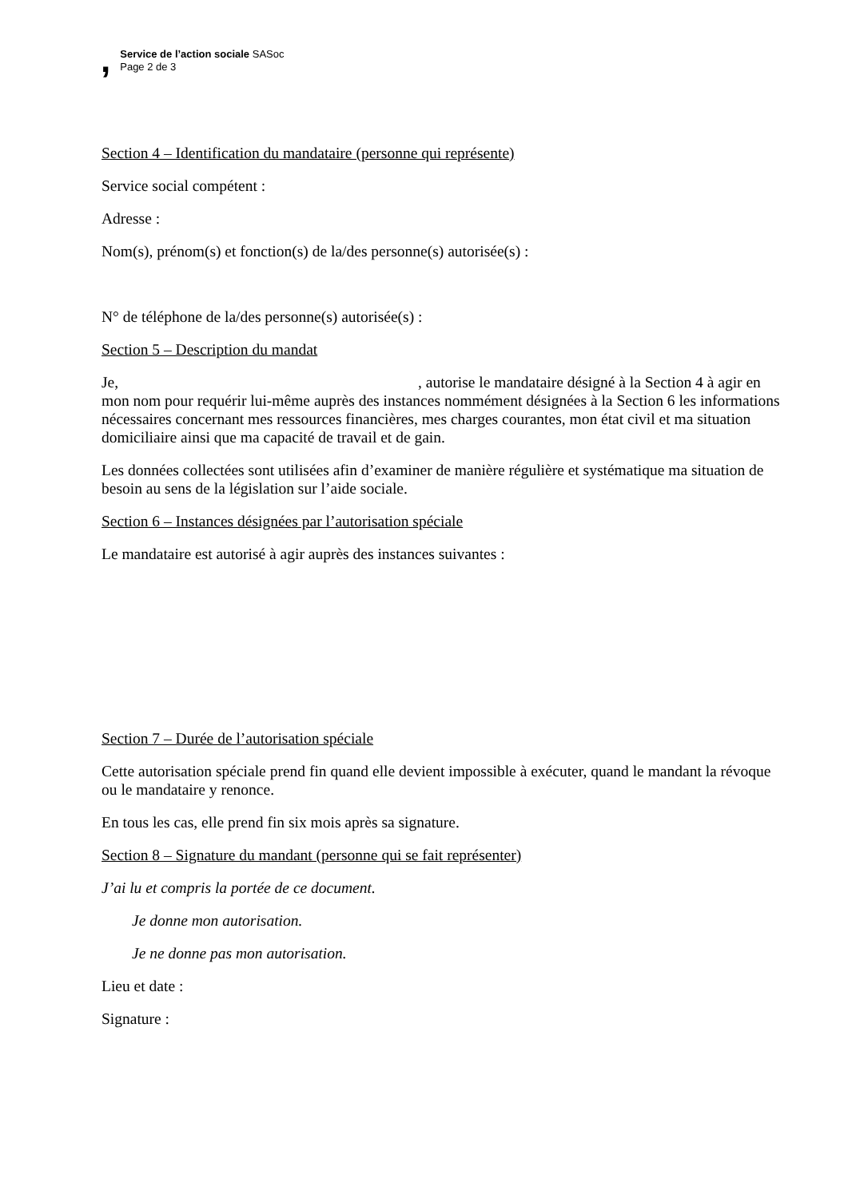,
Service de l’action sociale SASoc
Page 2 de 3
Section 4 – Identification du mandataire (personne qui représente)
Service social compétent :
Adresse :
Nom(s), prénom(s) et fonction(s) de la/des personne(s) autorisée(s) :
N° de téléphone de la/des personne(s) autorisée(s) :
Section 5 – Description du mandat
Je, , autorise le mandataire désigné à la Section 4 à agir en mon nom pour requérir lui-même auprès des instances nommément désignées à la Section 6 les informations nécessaires concernant mes ressources financières, mes charges courantes, mon état civil et ma situation domiciliaire ainsi que ma capacité de travail et de gain.
Les données collectées sont utilisées afin d’examiner de manière régulière et systématique ma situation de besoin au sens de la législation sur l’aide sociale.
Section 6 – Instances désignées par l’autorisation spéciale
Le mandataire est autorisé à agir auprès des instances suivantes :
Section 7 – Durée de l’autorisation spéciale
Cette autorisation spéciale prend fin quand elle devient impossible à exécuter, quand le mandant la révoque ou le mandataire y renonce.
En tous les cas, elle prend fin six mois après sa signature.
Section 8 – Signature du mandant (personne qui se fait représenter)
J’ai lu et compris la portée de ce document.
Je donne mon autorisation.
Je ne donne pas mon autorisation.
Lieu et date :
Signature :